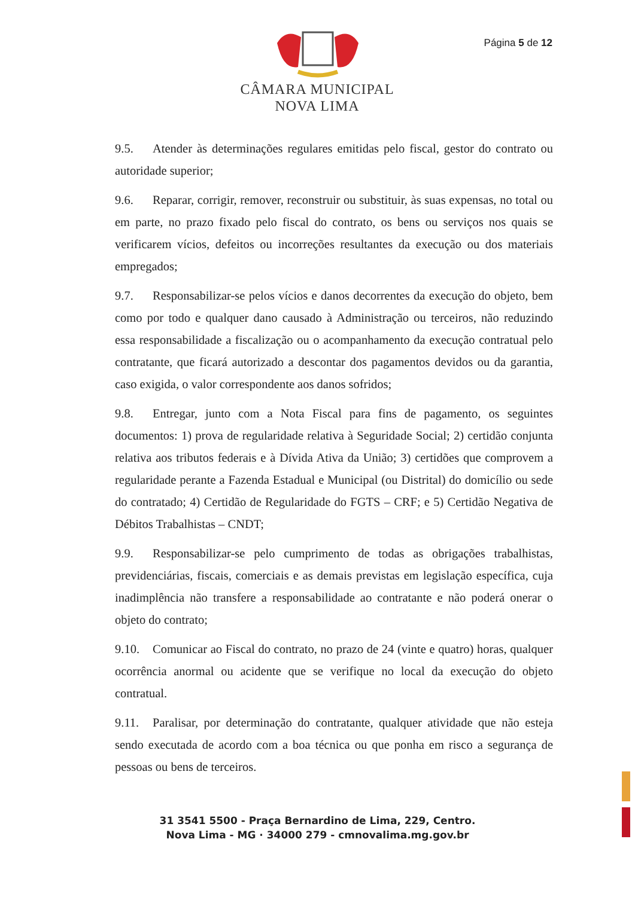Página 5 de 12
CÂMARA MUNICIPAL
NOVA LIMA
9.5. Atender às determinações regulares emitidas pelo fiscal, gestor do contrato ou autoridade superior;
9.6. Reparar, corrigir, remover, reconstruir ou substituir, às suas expensas, no total ou em parte, no prazo fixado pelo fiscal do contrato, os bens ou serviços nos quais se verificarem vícios, defeitos ou incorreções resultantes da execução ou dos materiais empregados;
9.7. Responsabilizar-se pelos vícios e danos decorrentes da execução do objeto, bem como por todo e qualquer dano causado à Administração ou terceiros, não reduzindo essa responsabilidade a fiscalização ou o acompanhamento da execução contratual pelo contratante, que ficará autorizado a descontar dos pagamentos devidos ou da garantia, caso exigida, o valor correspondente aos danos sofridos;
9.8. Entregar, junto com a Nota Fiscal para fins de pagamento, os seguintes documentos: 1) prova de regularidade relativa à Seguridade Social; 2) certidão conjunta relativa aos tributos federais e à Dívida Ativa da União; 3) certidões que comprovem a regularidade perante a Fazenda Estadual e Municipal (ou Distrital) do domicílio ou sede do contratado; 4) Certidão de Regularidade do FGTS – CRF; e 5) Certidão Negativa de Débitos Trabalhistas – CNDT;
9.9. Responsabilizar-se pelo cumprimento de todas as obrigações trabalhistas, previdenciárias, fiscais, comerciais e as demais previstas em legislação específica, cuja inadimplência não transfere a responsabilidade ao contratante e não poderá onerar o objeto do contrato;
9.10. Comunicar ao Fiscal do contrato, no prazo de 24 (vinte e quatro) horas, qualquer ocorrência anormal ou acidente que se verifique no local da execução do objeto contratual.
9.11. Paralisar, por determinação do contratante, qualquer atividade que não esteja sendo executada de acordo com a boa técnica ou que ponha em risco a segurança de pessoas ou bens de terceiros.
31 3541 5500 - Praça Bernardino de Lima, 229, Centro.
Nova Lima - MG · 34000 279 - cmnovalima.mg.gov.br